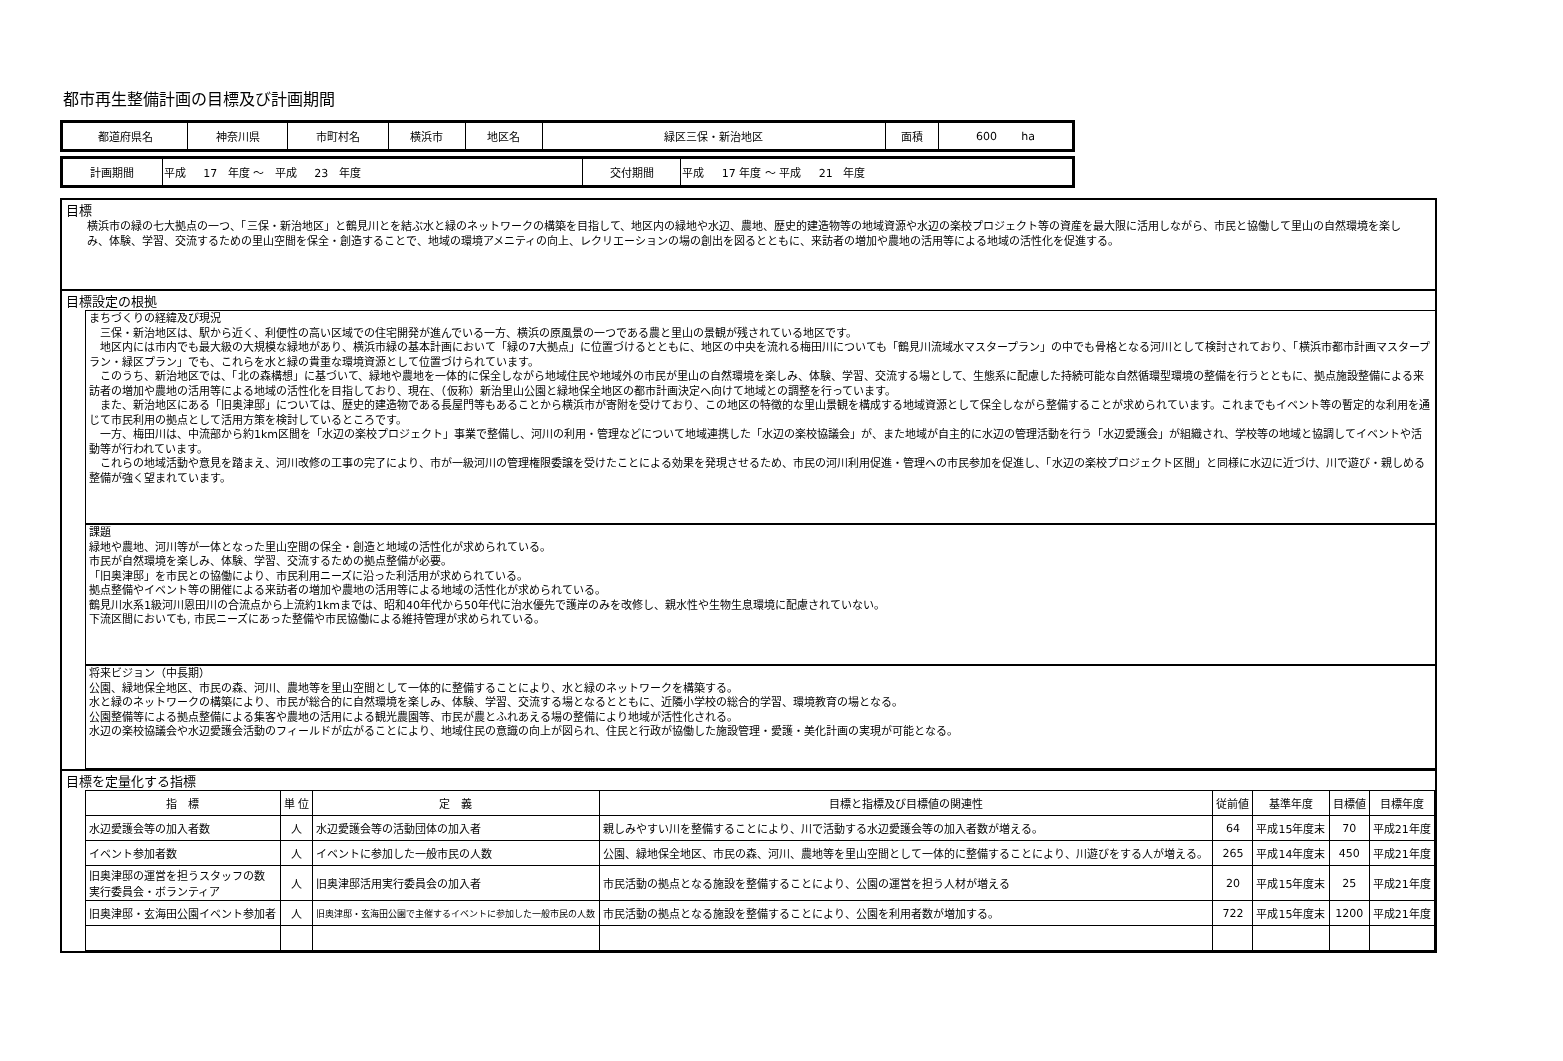都市再生整備計画の目標及び計画期間
| 都道府県名 | 神奈川県 | 市町村名 | 横浜市 | 地区名 | 緑区三保・新治地区 | 面積 | 600 ha |
| 計画期間 | 平成 17 年度 ～ 平成 23 年度 | 交付期間 | 平成 17 年度 ～ 平成 21 年度 |
目標
横浜市の緑の七大拠点の一つ、「三保・新治地区」と鶴見川とを結ぶ水と緑のネットワークの構築を目指して、地区内の緑地や水辺、農地、歴史的建造物等の地域資源や水辺の楽校プロジェクト等の資産を最大限に活用しながら、市民と協働して里山の自然環境を楽しみ、体験、学習、交流するための里山空間を保全・創造することで、地域の環境アメニティの向上、レクリエーションの場の創出を図るとともに、来訪者の増加や農地の活用等による地域の活性化を促進する。
目標設定の根拠
まちづくりの経緯及び現況
　三保・新治地区は、駅から近く、利便性の高い区域での住宅開発が進んでいる一方、横浜の原風景の一つである農と里山の景観が残されている地区です。
　地区内には市内でも最大級の大規模な緑地があり、横浜市緑の基本計画において「緑の7大拠点」に位置づけるとともに、地区の中央を流れる梅田川についても「鶴見川流域水マスタープラン」の中でも骨格となる河川として検討されており、「横浜市都市計画マスタープラン・緑区プラン」でも、これらを水と緑の貴重な環境資源として位置づけられています。
　このうち、新治地区では、「北の森構想」に基づいて、緑地や農地を一体的に保全しながら地域住民や地域外の市民が里山の自然環境を楽しみ、体験、学習、交流する場として、生態系に配慮した持続可能な自然循環型環境の整備を行うとともに、拠点施設整備による来訪者の増加や農地の活用等による地域の活性化を目指しており、現在、（仮称）新治里山公園と緑地保全地区の都市計画決定へ向けて地域との調整を行っています。
　また、新治地区にある「旧奥津邸」については、歴史的建造物である長屋門等もあることから横浜市が寄附を受けており、この地区の特徴的な里山景観を構成する地域資源として保全しながら整備することが求められています。これまでもイベント等の暫定的な利用を通じて市民利用の拠点として活用方策を検討しているところです。
　一方、梅田川は、中流部から約1km区間を「水辺の楽校プロジェクト」事業で整備し、河川の利用・管理などについて地域連携した「水辺の楽校協議会」が、また地域が自主的に水辺の管理活動を行う「水辺愛護会」が組織され、学校等の地域と協調してイベントや活動等が行われています。
　これらの地域活動や意見を踏まえ、河川改修の工事の完了により、市が一級河川の管理権限委譲を受けたことによる効果を発現させるため、市民の河川利用促進・管理への市民参加を促進し、「水辺の楽校プロジェクト区間」と同様に水辺に近づけ、川で遊び・親しめる整備が強く望まれています。
課題
緑地や農地、河川等が一体となった里山空間の保全・創造と地域の活性化が求められている。
市民が自然環境を楽しみ、体験、学習、交流するための拠点整備が必要。
「旧奥津邸」を市民との協働により、市民利用ニーズに沿った利活用が求められている。
拠点整備やイベント等の開催による来訪者の増加や農地の活用等による地域の活性化が求められている。
鶴見川水系1級河川恩田川の合流点から上流約1kmまでは、昭和40年代から50年代に治水優先で護岸のみを改修し、親水性や生物生息環境に配慮されていない。
下流区間においても, 市民ニーズにあった整備や市民協働による維持管理が求められている。
将来ビジョン（中長期）
公園、緑地保全地区、市民の森、河川、農地等を里山空間として一体的に整備することにより、水と緑のネットワークを構築する。
水と緑のネットワークの構築により、市民が総合的に自然環境を楽しみ、体験、学習、交流する場となるとともに、近隣小学校の総合的学習、環境教育の場となる。
公園整備等による拠点整備による集客や農地の活用による観光農園等、市民が農とふれあえる場の整備により地域が活性化される。
水辺の楽校協議会や水辺愛護会活動のフィールドが広がることにより、地域住民の意識の向上が図られ、住民と行政が協働した施設管理・愛護・美化計画の実現が可能となる。
目標を定量化する指標
| 指 標 | 単 位 | 定 義 | 目標と指標及び目標値の関連性 | 従前値 | 基準年度 | 目標値 | 目標年度 |
| --- | --- | --- | --- | --- | --- | --- | --- |
| 水辺愛護会等の加入者数 | 人 | 水辺愛護会等の活動団体の加入者 | 親しみやすい川を整備することにより、川で活動する水辺愛護会等の加入者数が増える。 | 64 | 平成15年度末 | 70 | 平成21年度 |
| イベント参加者数 | 人 | イベントに参加した一般市民の人数 | 公園、緑地保全地区、市民の森、河川、農地等を里山空間として一体的に整備することにより、川遊びをする人が増える。 | 265 | 平成14年度末 | 450 | 平成21年度 |
| 旧奥津邸の運営を担うスタッフの数 実行委員会・ボランティア | 人 | 旧奥津邸活用実行委員会の加入者 | 市民活動の拠点となる施設を整備することにより、公園の運営を担う人材が増える | 20 | 平成15年度末 | 25 | 平成21年度 |
| 旧奥津邸・玄海田公園イベント参加者 | 人 | 旧奥津邸・玄海田公園で主催するイベントに参加した一般市民の人数 | 市民活動の拠点となる施設を整備することにより、公園を利用者数が増加する。 | 722 | 平成15年度末 | 1200 | 平成21年度 |